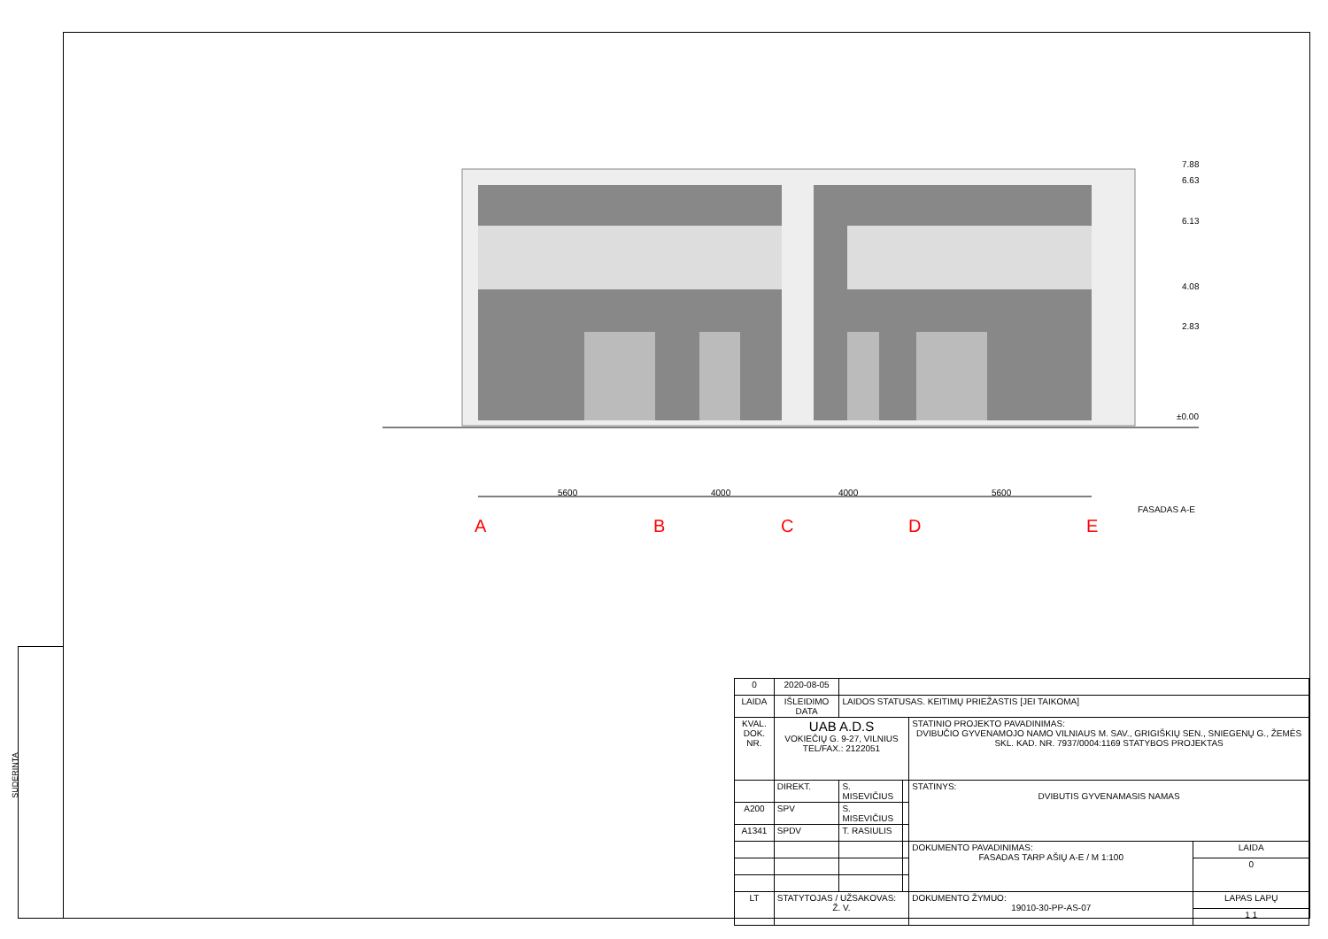SUDERINTA
7.88
6.63
6.13
4.08
2.83
±0.00
5600
4000
4000
5600
FASADAS A-E
A
B
C
D
E
| 0 | 2020-08-05 | | | | |
| LAIDA | IŠLEIDIMO DATA | LAIDOS STATUSAS. KEITIMŲ PRIEŽASTIS [JEI TAIKOMA] | | | |
| KVAL. DOK. NR. | UAB A.D.S VOKIEČIŲ G. 9-27, VILNIUS TEL/FAX.: 2122051 | | | STATINIO PROJEKTO PAVADINIMAS: DVIBUČIO GYVENAMOJO NAMO VILNIAUS M. SAV., GRIGIŠKIŲ SEN., SNIEGENŲ G., ŽEMĖS SKL. KAD. NR. 7937/0004:1169 STATYBOS PROJEKTAS | |
| | DIREKT. | S. MISEVIČIUS | | STATINYS: DVIBUTIS GYVENAMASIS NAMAS | |
| A200 | SPV | S. MISEVIČIUS | | | |
| A1341 | SPDV | T. RASIULIS | | | |
| | | | | DOKUMENTO PAVADINIMAS: FASADAS TARP AŠIŲ A-E / M 1:100 | LAIDA |
| | | | | | 0 |
| LT | STATYTOJAS / UŽSAKOVAS: Ž. V. | | | DOKUMENTO ŽYMUO: 19010-30-PP-AS-07 | LAPAS LAPŲ |
| | | | | | 1 1 |